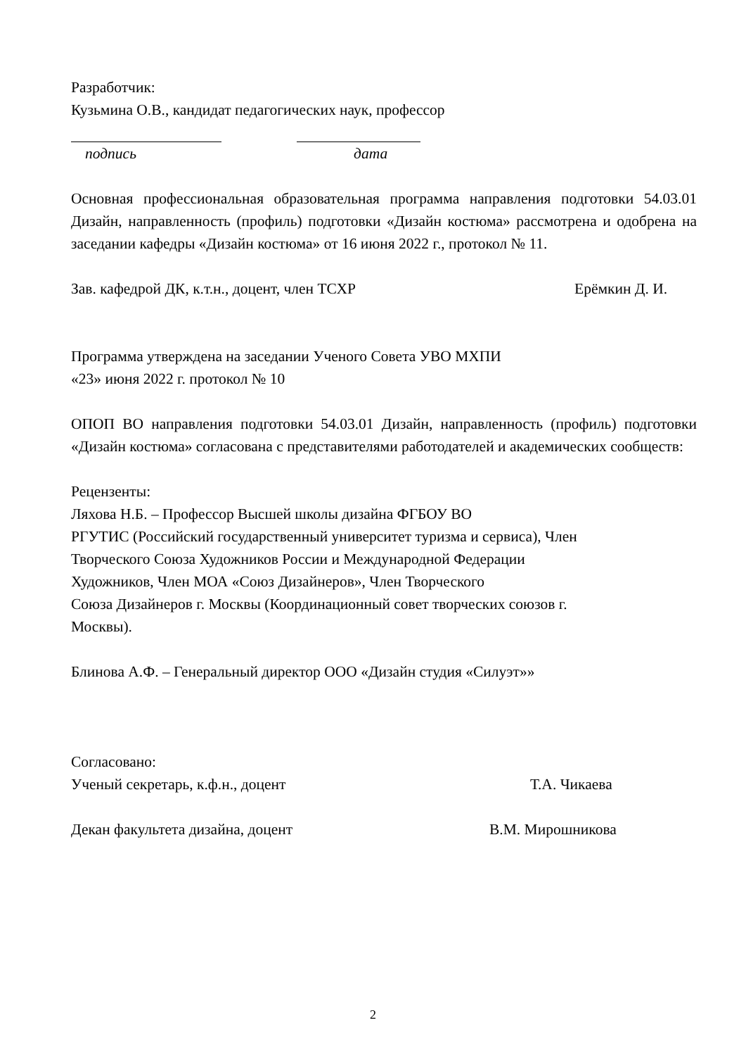Разработчик:
Кузьмина О.В., кандидат педагогических наук, профессор
подпись дата
Основная профессиональная образовательная программа направления подготовки 54.03.01 Дизайн, направленность (профиль) подготовки «Дизайн костюма» рассмотрена и одобрена на заседании кафедры «Дизайн костюма» от 16 июня 2022 г., протокол № 11.
Зав. кафедрой ДК, к.т.н., доцент, член ТСХР Ерёмкин Д. И.
Программа утверждена на заседании Ученого Совета УВО МХПИ
«23» июня 2022 г. протокол № 10
ОПОП ВО направления подготовки 54.03.01 Дизайн, направленность (профиль) подготовки «Дизайн костюма» согласована с представителями работодателей и академических сообществ:
Рецензенты:
Ляхова Н.Б. – Профессор Высшей школы дизайна ФГБОУ ВО
РГУТИС (Российский государственный университет туризма и сервиса), Член
Творческого Союза Художников России и Международной Федерации
Художников, Член МОА «Союз Дизайнеров», Член Творческого
Союза Дизайнеров г. Москвы (Координационный совет творческих союзов г.
Москвы).
Блинова А.Ф. – Генеральный директор ООО «Дизайн студия «Силуэт»»
Согласовано:
Ученый секретарь, к.ф.н., доцент Т.А. Чикаева
Декан факультета дизайна, доцент В.М. Мирошникова
2